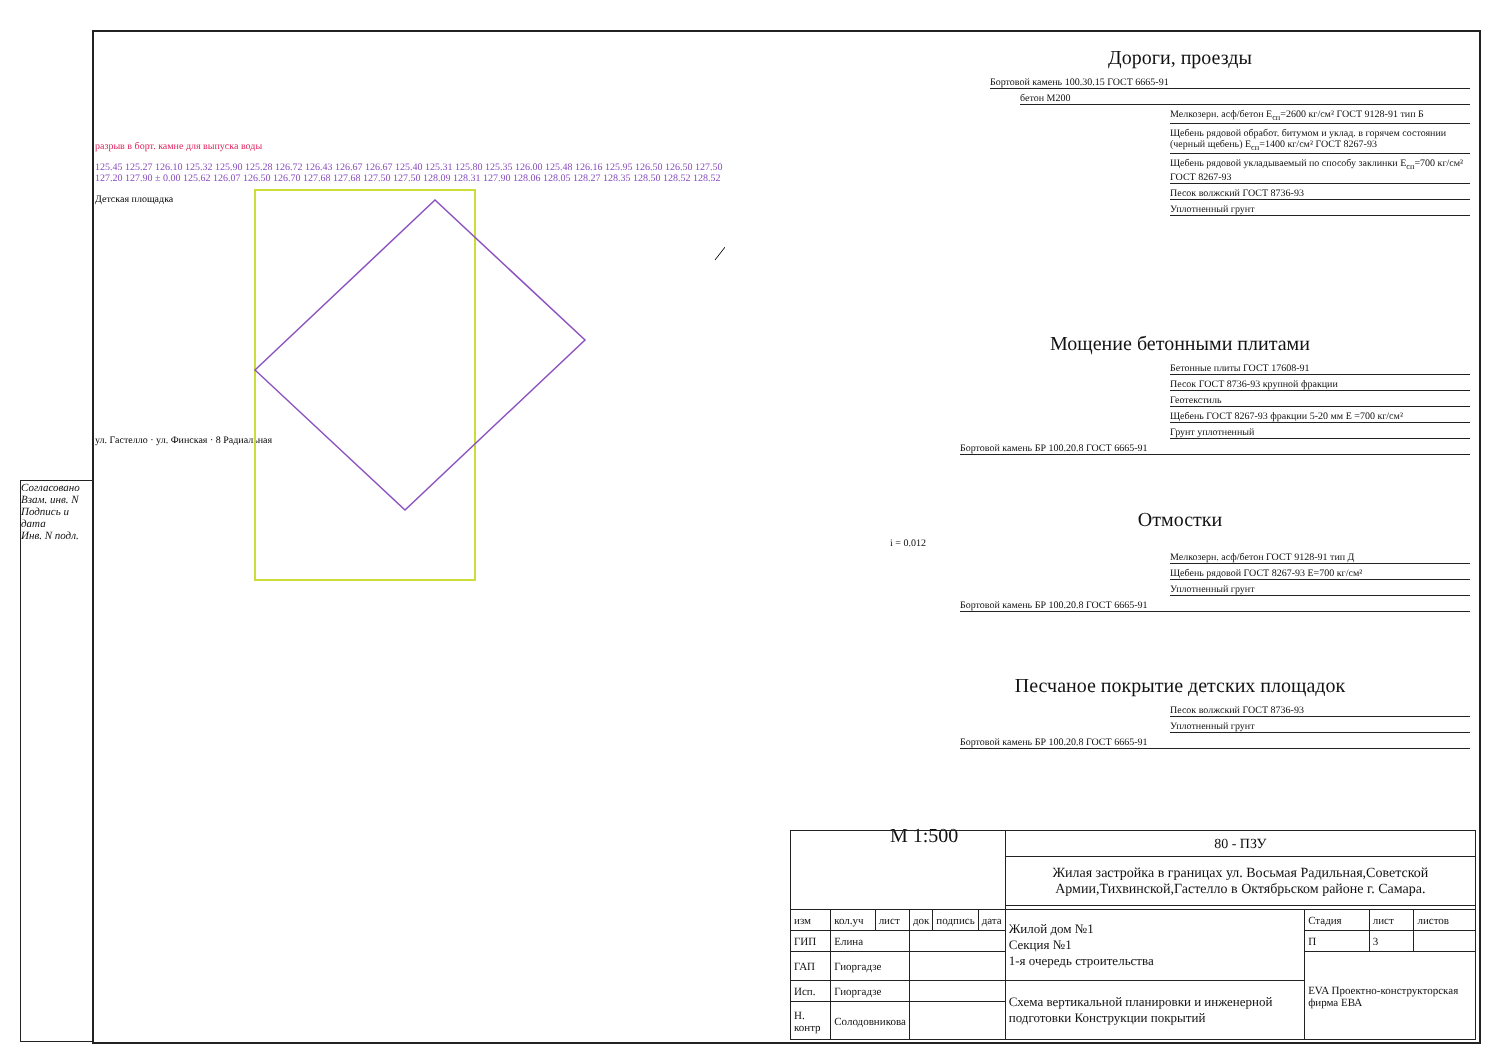Согласовано
Взам. инв. N
Подпись и дата
Инв. N подл.
разрыв в борт. камне для выпуска воды
125.45 125.27 126.10 125.32 125.90 125.28 126.72 126.43 126.67 126.67 125.40 125.31 125.80 125.35 126.00 125.48 126.16 125.95 126.50 126.50 127.50 127.20 127.90 ± 0.00 125.62 126.07 126.50 126.70 127.68 127.68 127.50 127.50 128.09 128.31 127.90 128.06 128.05 128.27 128.35 128.50 128.52 128.52
Детская площадка
ул. Гастелло · ул. Финская · 8 Радиальная
Дороги, проезды
Бортовой камень 100.30.15 ГОСТ 6665-91
бетон М200
Мелкозерн. асф/бетон E<sub>сп</sub>=2600 кг/см² ГОСТ 9128-91 тип Б
Щебень рядовой обработ. битумом и уклад. в горячем состоянии (черный щебень) E<sub>сп</sub>=1400 кг/см² ГОСТ 8267-93
Щебень рядовой укладываемый по способу заклинки E<sub>сп</sub>=700 кг/см² ГОСТ 8267-93
Песок волжский ГОСТ 8736-93
Уплотненный грунт
Мощение бетонными плитами
Бетонные плиты ГОСТ 17608-91
Песок ГОСТ 8736-93 крупной фракции
Геотекстиль
Щебень ГОСТ 8267-93 фракции 5-20 мм E =700 кг/см²
Грунт уплотненный
Бортовой камень БР 100.20.8 ГОСТ 6665-91
Отмостки
i = 0.012
Мелкозерн. асф/бетон ГОСТ 9128-91 тип Д
Щебень рядовой ГОСТ 8267-93 E=700 кг/см²
Уплотненный грунт
Бортовой камень БР 100.20.8 ГОСТ 6665-91
Песчаное покрытие детских площадок
Песок волжский ГОСТ 8736-93
Уплотненный грунт
Бортовой камень БР 100.20.8 ГОСТ 6665-91
М 1:500
| | | | | | | 80 - ПЗУ | | | |
| | | | | | | Жилая застройка в границах ул. Восьмая Радильная,Советской Армии,Тихвинской,Гастелло в Октябрьском районе г. Самара. | | | |
| изм | кол.уч | лист | док | подпись | дата | Жилой дом №1 Секция №1 1-я очередь строительства | Стадия | лист | листов |
| ГИП | Елина | | | | | | П | 3 | |
| ГАП | Гиоргадзе | | | | | | EVA Проектно-конструкторская фирма ЕВА | | |
| Исп. | Гиоргадзе | | | | | Схема вертикальной планировки и инженерной подготовки Конструкции покрытий | | | |
| Н. контр | Солодовникова | | | | | | | | |